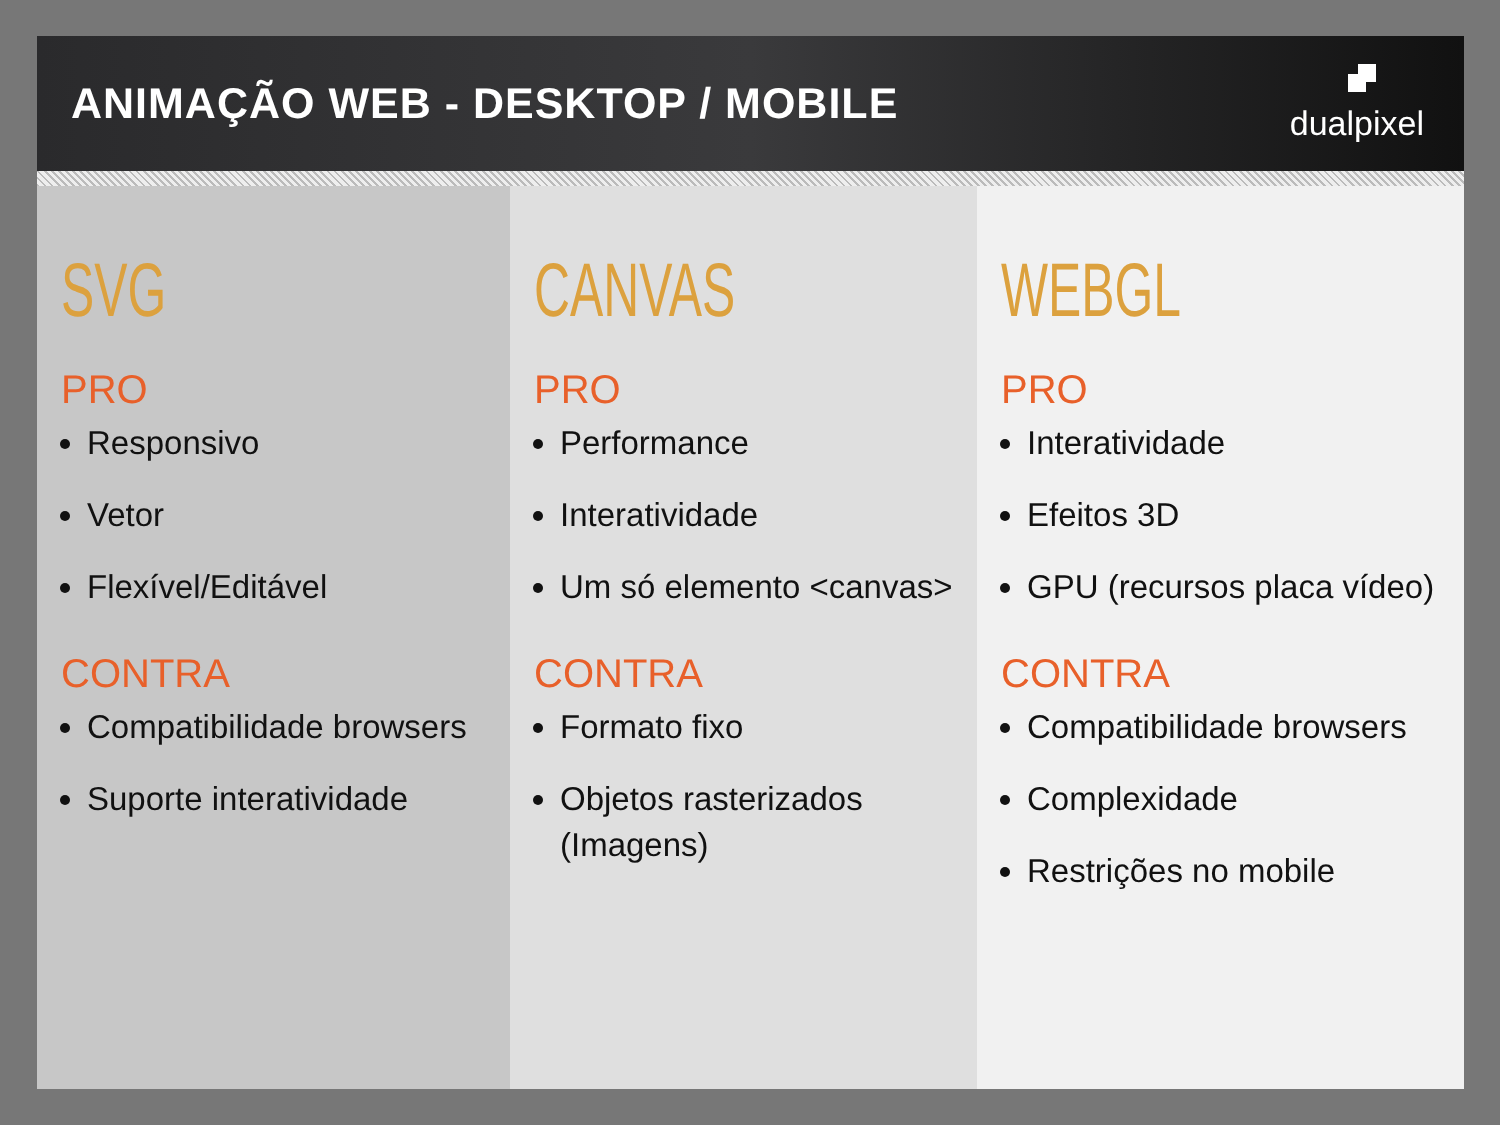ANIMAÇÃO WEB - DESKTOP / MOBILE
dualpixel
SVG
PRO
Responsivo
Vetor
Flexível/Editável
CONTRA
Compatibilidade browsers
Suporte interatividade
CANVAS
PRO
Performance
Interatividade
Um só elemento <canvas>
CONTRA
Formato fixo
Objetos rasterizados (Imagens)
WEBGL
PRO
Interatividade
Efeitos 3D
GPU (recursos placa vídeo)
CONTRA
Compatibilidade browsers
Complexidade
Restrições no mobile